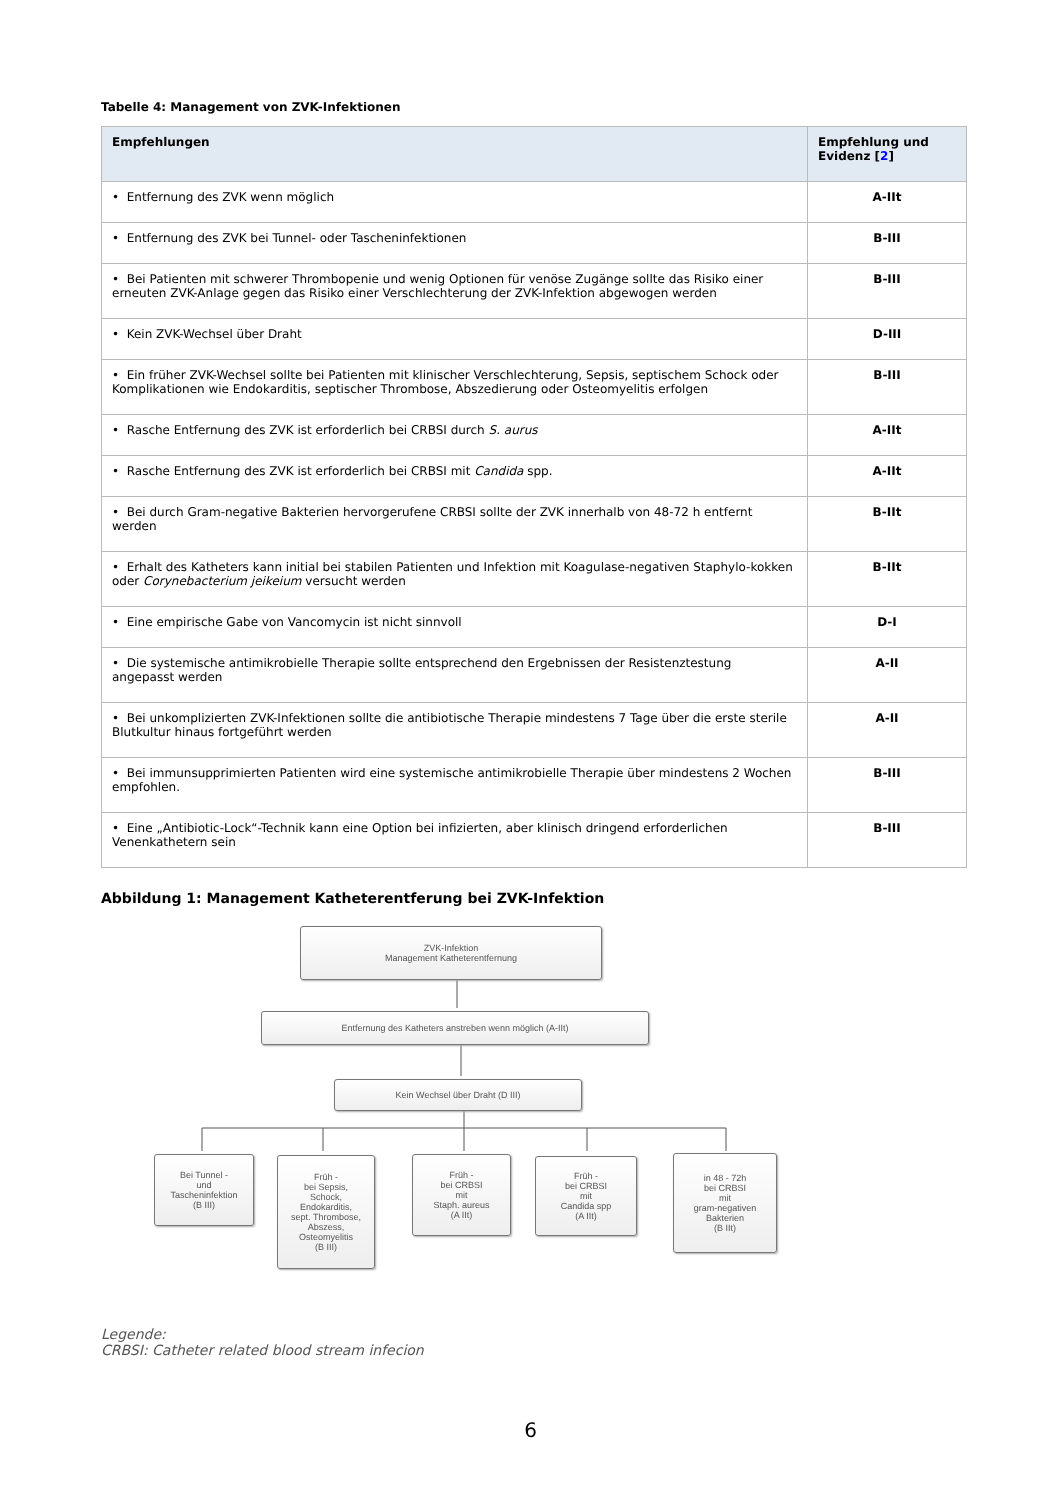Tabelle 4: Management von ZVK-Infektionen
| Empfehlungen | Empfehlung und Evidenz [ 2 ] |
| --- | --- |
| • Entfernung des ZVK wenn möglich | A-IIt |
| • Entfernung des ZVK bei Tunnel- oder Tascheninfektionen | B-III |
| • Bei Patienten mit schwerer Thrombopenie und wenig Optionen für venöse Zugänge sollte das Risiko einer erneuten ZVK-Anlage gegen das Risiko einer Verschlechterung der ZVK-Infektion abgewogen werden | B-III |
| • Kein ZVK-Wechsel über Draht | D-III |
| • Ein früher ZVK-Wechsel sollte bei Patienten mit klinischer Verschlechterung, Sepsis, septischem Schock oder Komplikationen wie Endokarditis, septischer Thrombose, Abszedierung oder Osteomyelitis erfolgen | B-III |
| • Rasche Entfernung des ZVK ist erforderlich bei CRBSI durch S. aurus | A-IIt |
| • Rasche Entfernung des ZVK ist erforderlich bei CRBSI mit Candida spp. | A-IIt |
| • Bei durch Gram-negative Bakterien hervorgerufene CRBSI sollte der ZVK innerhalb von 48-72 h entfernt werden | B-IIt |
| • Erhalt des Katheters kann initial bei stabilen Patienten und Infektion mit Koagulase-negativen Staphylo-kokken oder Corynebacterium jeikeium versucht werden | B-IIt |
| • Eine empirische Gabe von Vancomycin ist nicht sinnvoll | D-I |
| • Die systemische antimikrobielle Therapie sollte entsprechend den Ergebnissen der Resistenztestung angepasst werden | A-II |
| • Bei unkomplizierten ZVK-Infektionen sollte die antibiotische Therapie mindestens 7 Tage über die erste sterile Blutkultur hinaus fortgeführt werden | A-II |
| • Bei immunsupprimierten Patienten wird eine systemische antimikrobielle Therapie über mindestens 2 Wochen empfohlen. | B-III |
| • Eine „Antibiotic-Lock“-Technik kann eine Option bei infizierten, aber klinisch dringend erforderlichen Venenkathetern sein | B-III |
Abbildung 1: Management Katheterentferung bei ZVK-Infektion
ZVK-Infektion
Management Katheterentfernung
Entfernung des Katheters anstreben wenn möglich (A-IIt)
Kein Wechsel über Draht (D III)
Bei Tunnel -
und
Tascheninfektion
(B III)
Früh -
bei Sepsis,
Schock,
Endokarditis,
sept. Thrombose,
Abszess,
Osteomyelitis
(B III)
Früh -
bei CRBSI
mit
Staph. aureus
(A IIt)
Früh -
bei CRBSI
mit
Candida spp
(A IIt)
in 48 - 72h
bei CRBSI
mit
gram-negativen
Bakterien
(B IIt)
Legende:
CRBSI: Catheter related blood stream infecion
6